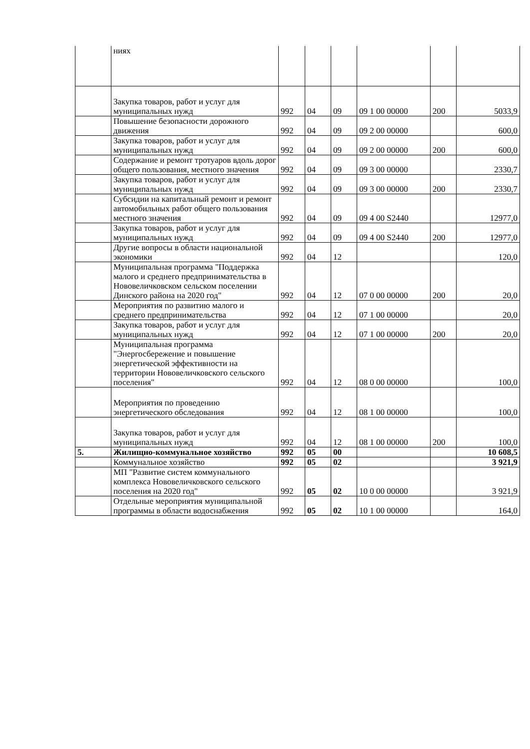| | ниях | | | | | | |
| | Закупка товаров, работ и услуг для муниципальных нужд | 992 | 04 | 09 | 09 1 00 00000 | 200 | 5033,9 |
| | Повышение безопасности дорожного движения | 992 | 04 | 09 | 09 2 00 00000 | | 600,0 |
| | Закупка товаров, работ и услуг для муниципальных нужд | 992 | 04 | 09 | 09 2 00 00000 | 200 | 600,0 |
| | Содержание и ремонт тротуаров вдоль дорог общего пользования, местного значения | 992 | 04 | 09 | 09 3 00 00000 | | 2330,7 |
| | Закупка товаров, работ и услуг для муниципальных нужд | 992 | 04 | 09 | 09 3 00 00000 | 200 | 2330,7 |
| | Субсидии на капитальный ремонт и ремонт автомобильных работ общего пользования местного значения | 992 | 04 | 09 | 09 4 00 S2440 | | 12977,0 |
| | Закупка товаров, работ и услуг для муниципальных нужд | 992 | 04 | 09 | 09 4 00 S2440 | 200 | 12977,0 |
| | Другие вопросы в области национальной экономики | 992 | 04 | 12 | | | 120,0 |
| | Муниципальная программа "Поддержка малого и среднего предпринимательства в Нововеличковском сельском поселении Динского района на 2020 год" | 992 | 04 | 12 | 07 0 00 00000 | 200 | 20,0 |
| | Мероприятия по развитию малого и среднего предпринимательства | 992 | 04 | 12 | 07 1 00 00000 | | 20,0 |
| | Закупка товаров, работ и услуг для муниципальных нужд | 992 | 04 | 12 | 07 1 00 00000 | 200 | 20,0 |
| | Муниципальная программа "Энергосбережение и повышение энергетической эффективности на территории Нововеличковского сельского поселения" | 992 | 04 | 12 | 08 0 00 00000 | | 100,0 |
| | Мероприятия по проведению энергетического обследования | 992 | 04 | 12 | 08 1 00 00000 | | 100,0 |
| | Закупка товаров, работ и услуг для муниципальных нужд | 992 | 04 | 12 | 08 1 00 00000 | 200 | 100,0 |
| 5. | Жилищно-коммунальное хозяйство | 992 | 05 | 00 | | | 10 608,5 |
| | Коммунальное хозяйство | 992 | 05 | 02 | | | 3 921,9 |
| | МП "Развитие систем коммунального комплекса Нововеличковского сельского поселения на 2020 год" | 992 | 05 | 02 | 10 0 00 00000 | | 3 921,9 |
| | Отдельные мероприятия муниципальной программы в области водоснабжения | 992 | 05 | 02 | 10 1 00 00000 | | 164,0 |